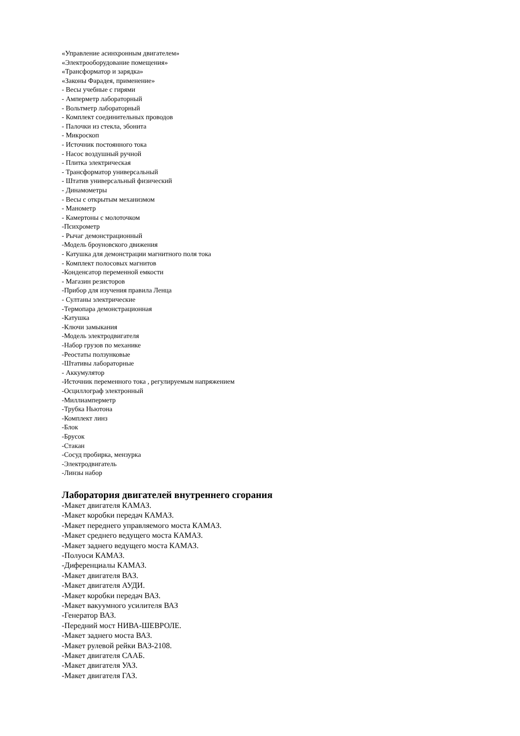«Управление асинхронным двигателем»
«Электрооборудование помещения»
«Трансформатор и зарядка»
«Законы Фарадея, применение»
- Весы учебные с гирями
- Амперметр лабораторный
- Вольтметр лабораторный
- Комплект соединительных проводов
- Палочки из стекла, эбонита
- Микроскоп
- Источник постоянного тока
- Насос воздушный ручной
- Плитка электрическая
- Трансформатор универсальный
- Штатив универсальный физический
- Динамометры
- Весы с открытым механизмом
- Манометр
- Камертоны с молоточком
-Психрометр
- Рычаг демонстрационный
-Модель броуновского движения
- Катушка для демонстрации магнитного поля тока
- Комплект полосовых магнитов
-Конденсатор переменной емкости
- Магазин резисторов
-Прибор для изучения правила Ленца
- Султаны электрические
-Термопара демонстрационная
-Катушка
-Ключи замыкания
-Модель электродвигателя
-Набор грузов по механике
-Реостаты ползунковые
-Штативы лабораторные
- Аккумулятор
-Источник переменного тока , регулируемым напряжением
-Осциллограф электронный
-Миллиамперметр
-Трубка Ньютона
-Комплект линз
-Блок
-Брусок
-Стакан
-Сосуд пробирка, мензурка
-Электродвигатель
-Линзы набор
Лаборатория двигателей внутреннего сгорания
-Макет двигателя КАМАЗ.
-Макет коробки передач КАМАЗ.
-Макет переднего управляемого моста КАМАЗ.
-Макет среднего ведущего моста КАМАЗ.
-Макет заднего ведущего моста КАМАЗ.
-Полуоси КАМАЗ.
-Диференциалы КАМАЗ.
-Макет двигателя ВАЗ.
-Макет двигателя АУДИ.
-Макет коробки передач ВАЗ.
-Макет вакуумного усилителя ВАЗ
-Генератор ВАЗ.
-Передний мост НИВА-ШЕВРОЛЕ.
-Макет заднего моста ВАЗ.
-Макет рулевой рейки ВАЗ-2108.
-Макет двигателя СААБ.
-Макет двигателя УАЗ.
-Макет двигателя ГАЗ.